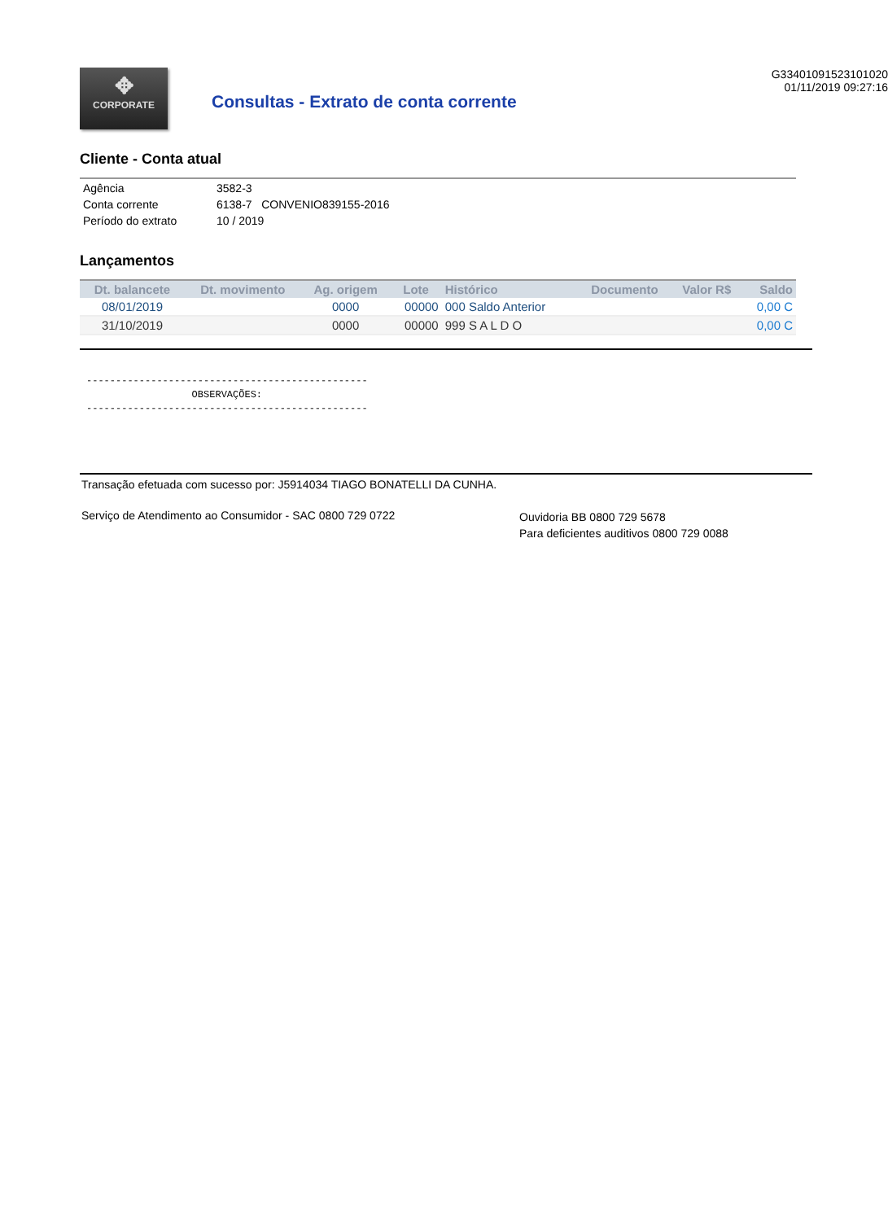✥
CORPORATE
Consultas - Extrato de conta corrente
G33401091523101020
01/11/2019 09:27:16
Cliente - Conta atual
| Agência | 3582-3 |
| Conta corrente | 6138-7 CONVENIO839155-2016 |
| Período do extrato | 10 / 2019 |
Lançamentos
| Dt. balancete | Dt. movimento | Ag. origem | Lote | Histórico | Documento | Valor R$ | Saldo |
| --- | --- | --- | --- | --- | --- | --- | --- |
| 08/01/2019 | | 0000 | 00000 | 000 Saldo Anterior | | | 0,00 C |
| 31/10/2019 | | 0000 | 00000 | 999 S A L D O | | | 0,00 C |
------------------------------------------------ OBSERVAÇÕES: ------------------------------------------------
Transação efetuada com sucesso por: J5914034 TIAGO BONATELLI DA CUNHA.
Serviço de Atendimento ao Consumidor - SAC 0800 729 0722
Ouvidoria BB 0800 729 5678
Para deficientes auditivos 0800 729 0088